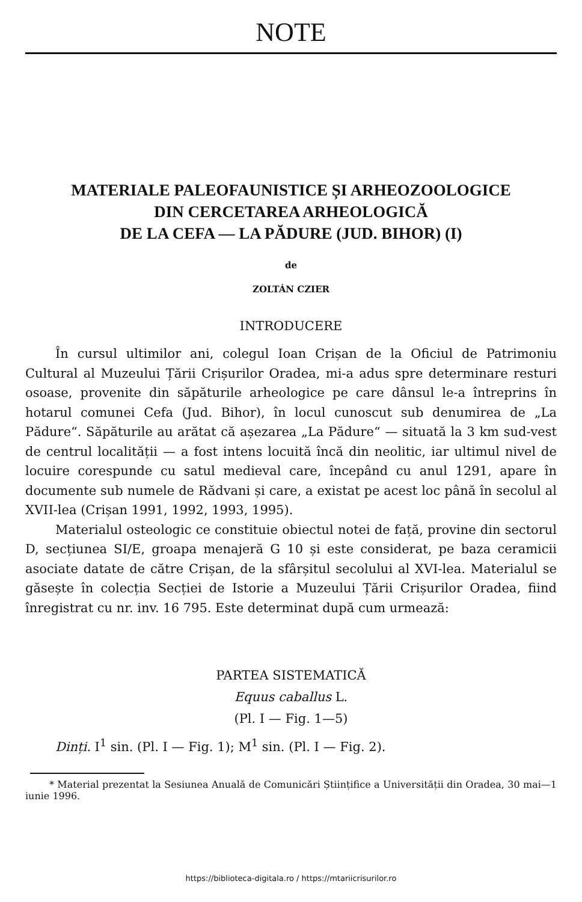NOTE
MATERIALE PALEOFAUNISTICE ȘI ARHEOZOOLOGICE
DIN CERCETAREA ARHEOLOGICĂ
DE LA CEFA — LA PĂDURE (JUD. BIHOR) (I)
de
ZOLTÁN CZIER
INTRODUCERE
În cursul ultimilor ani, colegul Ioan Crișan de la Oficiul de Patrimoniu Cultural al Muzeului Țării Crișurilor Oradea, mi-a adus spre determinare resturi osoase, provenite din săpăturile arheologice pe care dânsul le-a întreprins în hotarul comunei Cefa (Jud. Bihor), în locul cunoscut sub denumirea de „La Pădure“. Săpăturile au arătat că așezarea „La Pădure“ — situată la 3 km sud-vest de centrul localității — a fost intens locuită încă din neolitic, iar ultimul nivel de locuire corespunde cu satul medieval care, începând cu anul 1291, apare în documente sub numele de Rădvani și care, a existat pe acest loc până în secolul al XVII-lea (Crișan 1991, 1992, 1993, 1995).
Materialul osteologic ce constituie obiectul notei de față, provine din sectorul D, secțiunea SI/E, groapa menajeră G 10 și este considerat, pe baza ceramicii asociate datate de către Crișan, de la sfârșitul secolului al XVI-lea. Materialul se găsește în colecția Secției de Istorie a Muzeului Țării Crișurilor Oradea, fiind înregistrat cu nr. inv. 16 795. Este determinat după cum urmează:
PARTEA SISTEMATICĂ
Equus caballus L.
(Pl. I — Fig. 1—5)
Dinți. I<sup>1</sup> sin. (Pl. I — Fig. 1); M<sup>1</sup> sin. (Pl. I — Fig. 2).
* Material prezentat la Sesiunea Anuală de Comunicări Științifice a Universității din Oradea, 30 mai—1 iunie 1996.
https://biblioteca-digitala.ro / https://mtariicrisurilor.ro